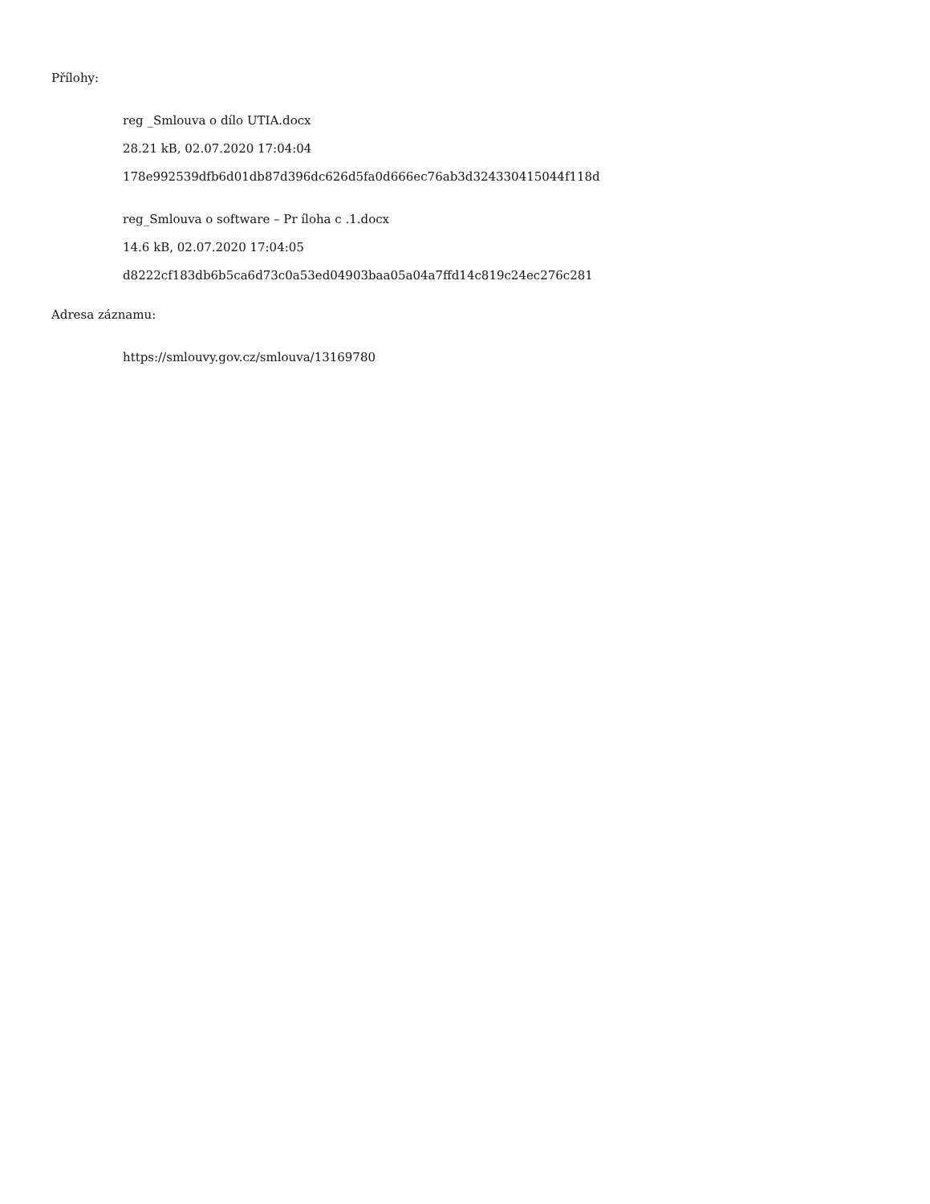Přílohy:
reg _Smlouva o dílo UTIA.docx
28.21 kB, 02.07.2020 17:04:04
178e992539dfb6d01db87d396dc626d5fa0d666ec76ab3d324330415044f118d
reg_Smlouva o software – Pr íloha c .1.docx
14.6 kB, 02.07.2020 17:04:05
d8222cf183db6b5ca6d73c0a53ed04903baa05a04a7ffd14c819c24ec276c281
Adresa záznamu:
https://smlouvy.gov.cz/smlouva/13169780